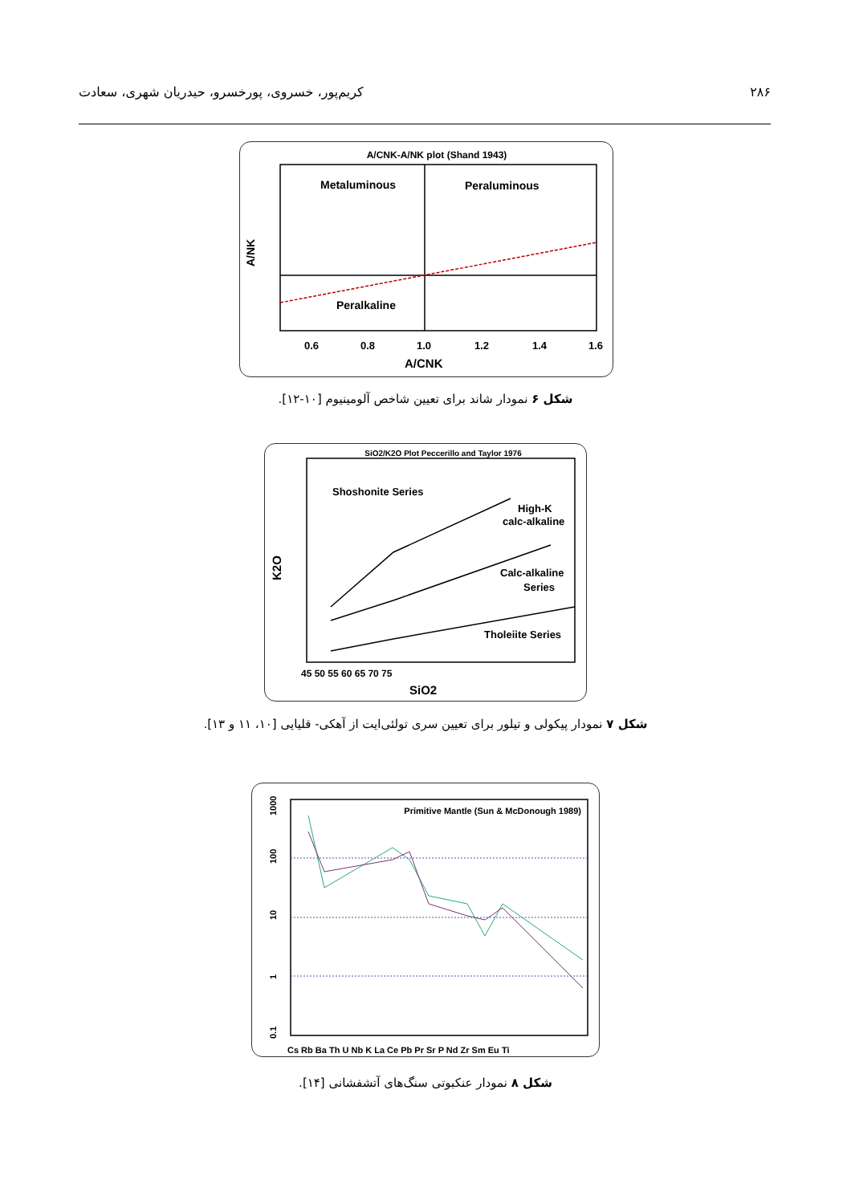۲۸۶ کریم‌پور، خسروی، پورخسرو، حیدریان شهری، سعادت
A/CNK-A/NK plot (Shand 1943)
Metaluminous
Peraluminous
Peralkaline
0.6
0.8
1.0
1.2
1.4
1.6
A/CNK
A/NK
شکل ۶ نمودار شاند برای تعیین شاخص آلومینیوم [۱۰-۱۲].
SiO2/K2O Plot Peccerillo and Taylor 1976
Shoshonite Series
High-K
calc-alkaline
Calc-alkaline
Series
Tholeiite Series
45 50 55 60 65 70 75
SiO2
K2O
شکل ۷ نمودار پیکولی و تیلور برای تعیین سری تولئی‌ایت از آهکی- قلیایی [۱۰، ۱۱ و ۱۳].
Primitive Mantle (Sun & McDonough 1989)
Cs Rb Ba Th U Nb K La Ce Pb Pr Sr P Nd Zr Sm Eu Ti
1000
100
10
1
0.1
شکل ۸ نمودار عنکبوتی سنگ‌های آتشفشانی [۱۴].